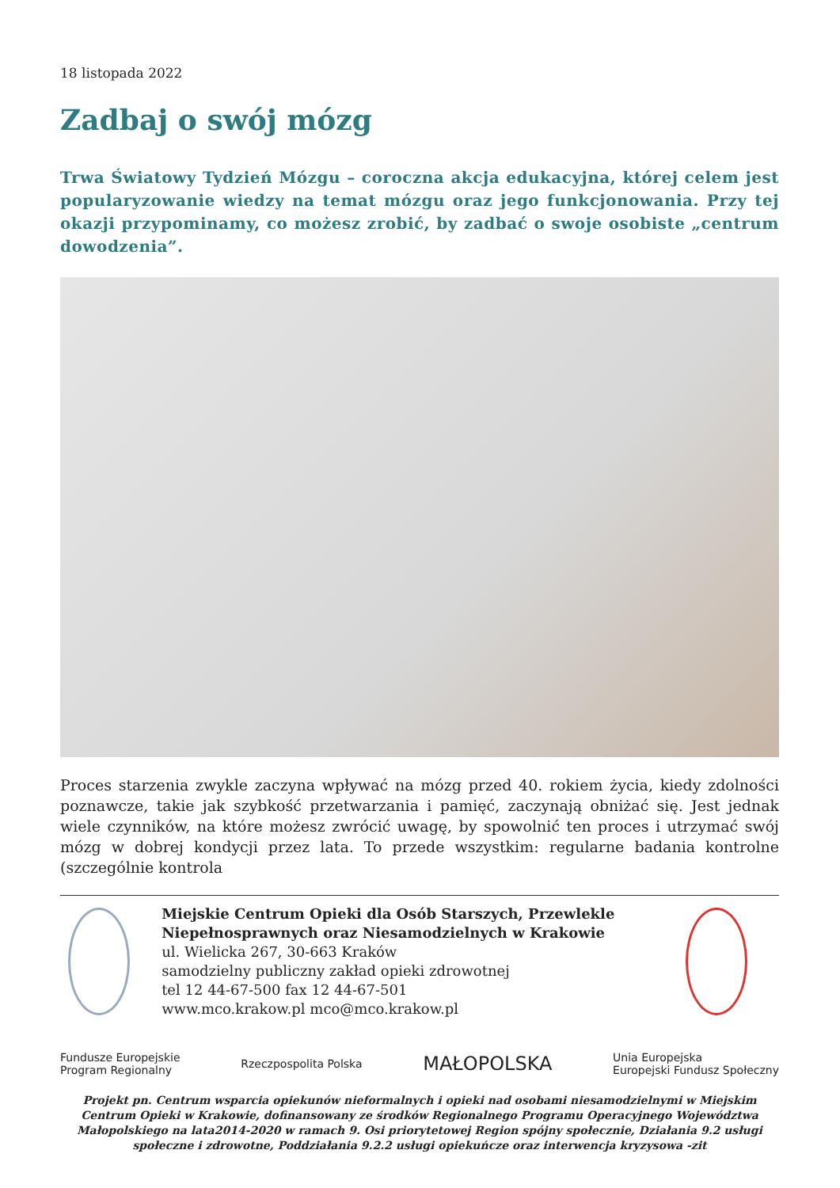18 listopada 2022
Zadbaj o swój mózg
Trwa Światowy Tydzień Mózgu – coroczna akcja edukacyjna, której celem jest popularyzowanie wiedzy na temat mózgu oraz jego funkcjonowania. Przy tej okazji przypominamy, co możesz zrobić, by zadbać o swoje osobiste „centrum dowodzenia”.
Proces starzenia zwykle zaczyna wpływać na mózg przed 40. rokiem życia, kiedy zdolności poznawcze, takie jak szybkość przetwarzania i pamięć, zaczynają obniżać się. Jest jednak wiele czynników, na które możesz zwrócić uwagę, by spowolnić ten proces i utrzymać swój mózg w dobrej kondycji przez lata. To przede wszystkim: regularne badania kontrolne (szczególnie kontrola
Miejskie Centrum Opieki dla Osób Starszych, Przewlekle Niepełnosprawnych oraz Niesamodzielnych w Krakowie
ul. Wielicka 267, 30-663 Kraków
samodzielny publiczny zakład opieki zdrowotnej
tel 12 44-67-500 fax 12 44-67-501
www.mco.krakow.pl mco@mco.krakow.pl
Fundusze Europejskie
Program Regionalny Rzeczpospolita Polska MAŁOPOLSKA Unia Europejska
Europejski Fundusz Społeczny
Projekt pn. Centrum wsparcia opiekunów nieformalnych i opieki nad osobami niesamodzielnymi w Miejskim Centrum Opieki w Krakowie, dofinansowany ze środków Regionalnego Programu Operacyjnego Województwa Małopolskiego na lata2014-2020 w ramach 9. Osi priorytetowej Region spójny społecznie, Działania 9.2 usługi społeczne i zdrowotne, Poddziałania 9.2.2 usługi opiekuńcze oraz interwencja kryzysowa -zit